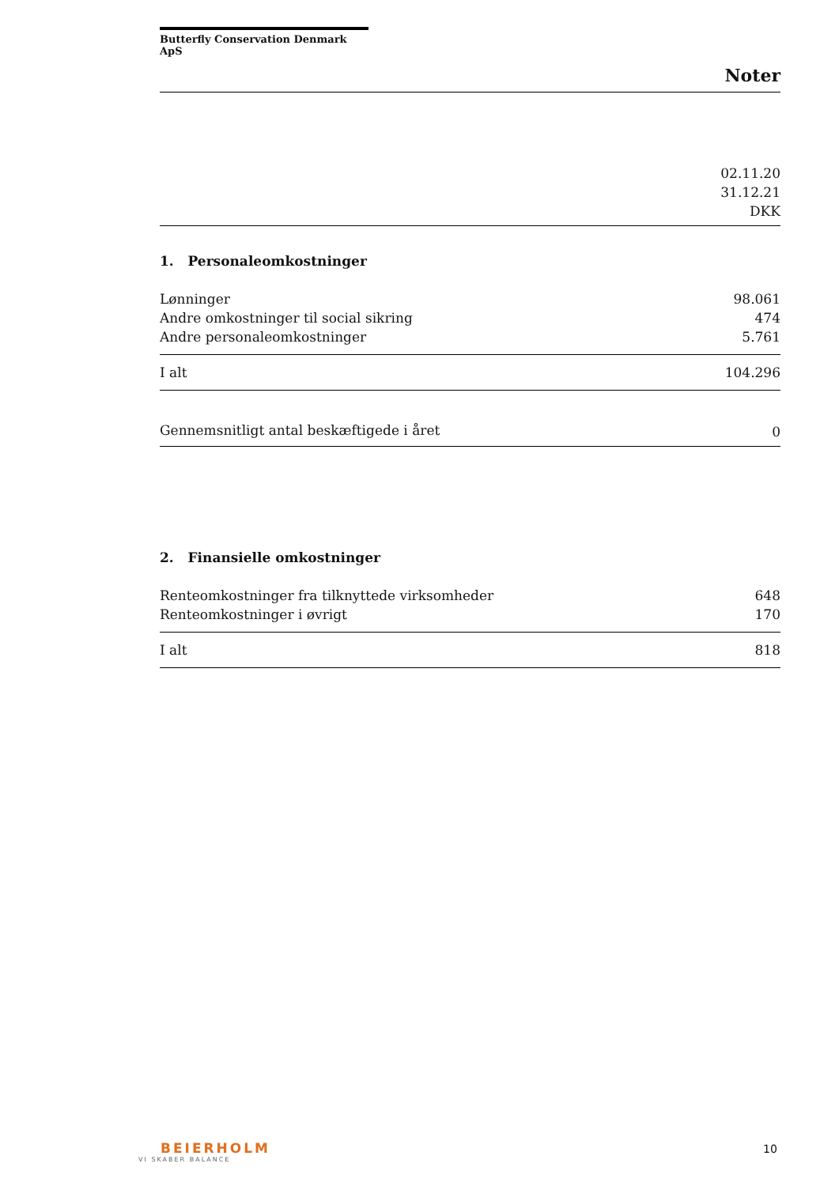Butterfly Conservation Denmark ApS
Noter
| 02.11.20 31.12.21 DKK |
1. Personaleomkostninger
| Lønninger | 98.061 |
| Andre omkostninger til social sikring | 474 |
| Andre personaleomkostninger | 5.761 |
| I alt | 104.296 |
| Gennemsnitligt antal beskæftigede i året | 0 |
2. Finansielle omkostninger
| Renteomkostninger fra tilknyttede virksomheder | 648 |
| Renteomkostninger i øvrigt | 170 |
| I alt | 818 |
BEIERHOLM
VI SKABER BALANCE
10